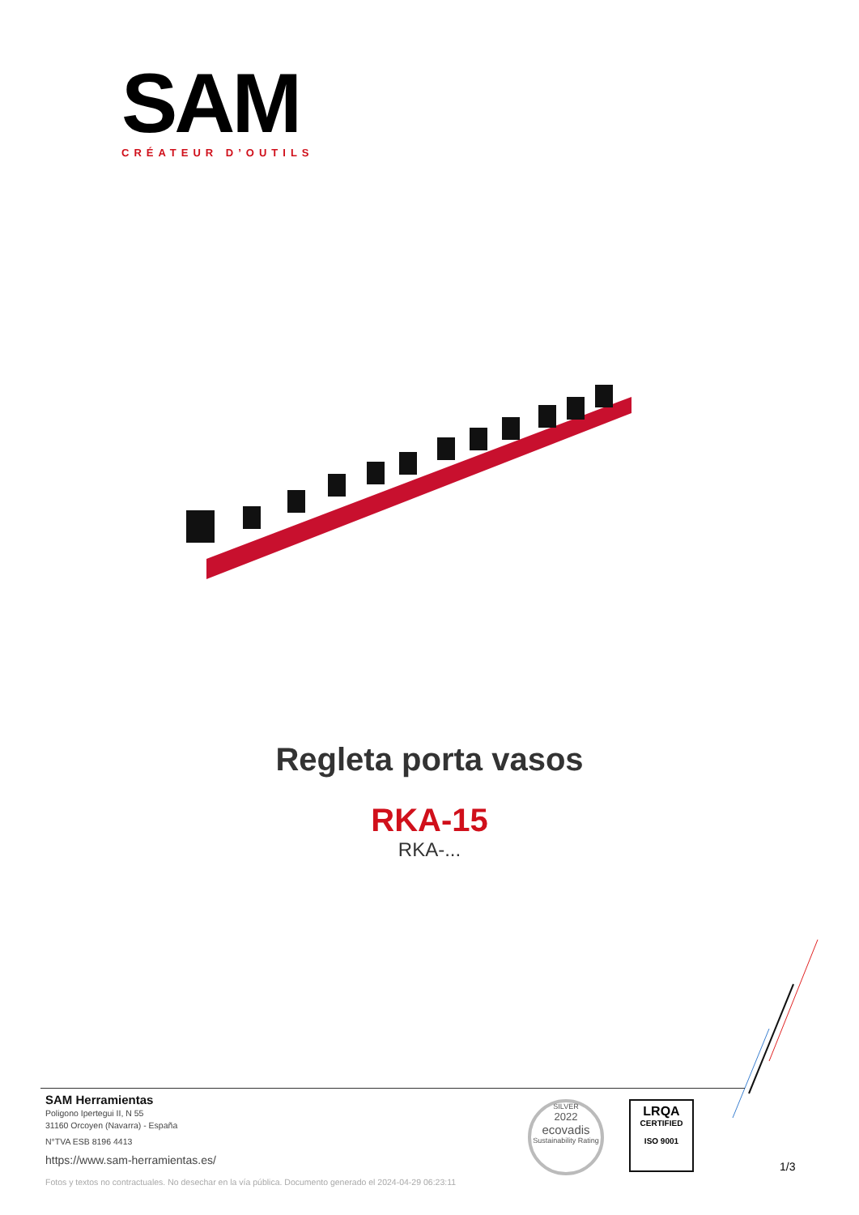SAM
CRÉATEUR D’OUTILS
Regleta porta vasos
RKA-15
RKA-...
SAM Herramientas
Poligono Ipertegui II, N 55
31160 Orcoyen (Navarra) - España
N°TVA ESB 8196 4413
https://www.sam-herramientas.es/
Fotos y textos no contractuales. No desechar en la vía pública. Documento generado el 2024-04-29 06:23:11
SILVER
2022
ecovadis
Sustainability Rating
LRQA
CERTIFIED
ISO 9001
1/3